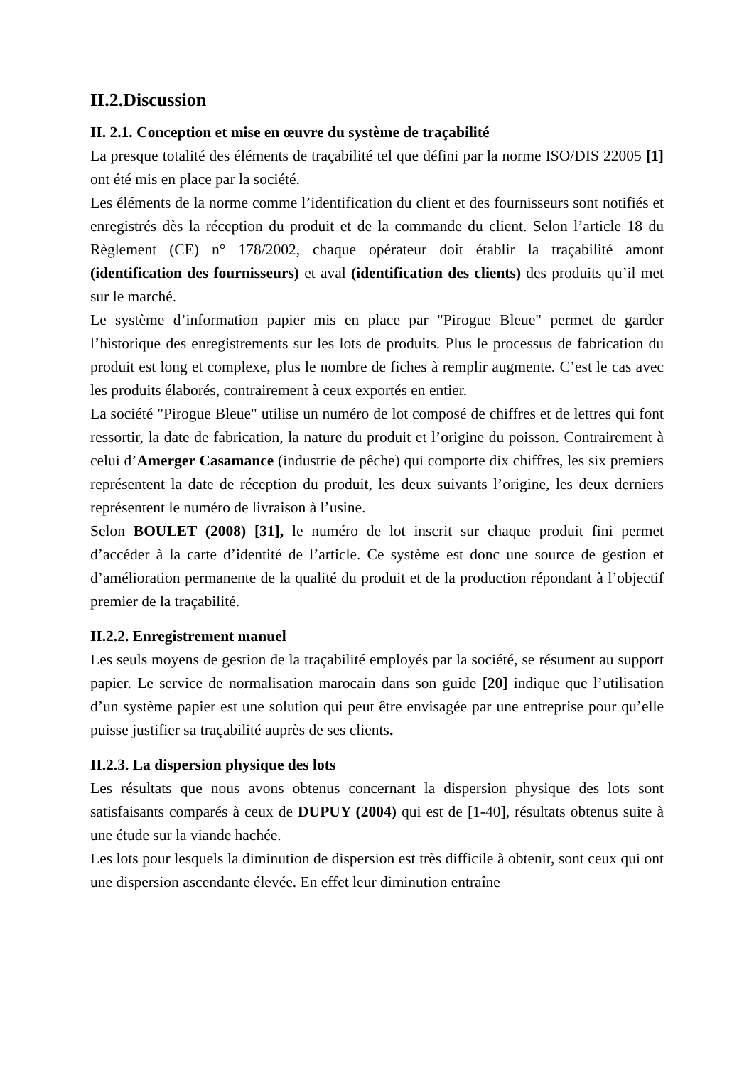II.2.Discussion
II. 2.1. Conception et mise en œuvre du système de traçabilité
La presque totalité des éléments de traçabilité tel que défini par la norme ISO/DIS 22005 [1] ont été mis en place par la société.
Les éléments de la norme comme l’identification du client et des fournisseurs sont notifiés et enregistrés dès la réception du produit et de la commande du client. Selon l’article 18 du Règlement (CE) n° 178/2002, chaque opérateur doit établir la traçabilité amont (identification des fournisseurs) et aval (identification des clients) des produits qu’il met sur le marché.
Le système d’information papier mis en place par "Pirogue Bleue" permet de garder l’historique des enregistrements sur les lots de produits. Plus le processus de fabrication du produit est long et complexe, plus le nombre de fiches à remplir augmente. C’est le cas avec les produits élaborés, contrairement à ceux exportés en entier.
La société "Pirogue Bleue" utilise un numéro de lot composé de chiffres et de lettres qui font ressortir, la date de fabrication, la nature du produit et l’origine du poisson. Contrairement à celui d’Amerger Casamance (industrie de pêche) qui comporte dix chiffres, les six premiers représentent la date de réception du produit, les deux suivants l’origine, les deux derniers représentent le numéro de livraison à l’usine.
Selon BOULET (2008) [31], le numéro de lot inscrit sur chaque produit fini permet d’accéder à la carte d’identité de l’article. Ce système est donc une source de gestion et d’amélioration permanente de la qualité du produit et de la production répondant à l’objectif premier de la traçabilité.
II.2.2. Enregistrement manuel
Les seuls moyens de gestion de la traçabilité employés par la société, se résument au support papier. Le service de normalisation marocain dans son guide [20] indique que l’utilisation d’un système papier est une solution qui peut être envisagée par une entreprise pour qu’elle puisse justifier sa traçabilité auprès de ses clients.
II.2.3. La dispersion physique des lots
Les résultats que nous avons obtenus concernant la dispersion physique des lots sont satisfaisants comparés à ceux de DUPUY (2004) qui est de [1-40], résultats obtenus suite à une étude sur la viande hachée.
Les lots pour lesquels la diminution de dispersion est très difficile à obtenir, sont ceux qui ont une dispersion ascendante élevée. En effet leur diminution entraîne